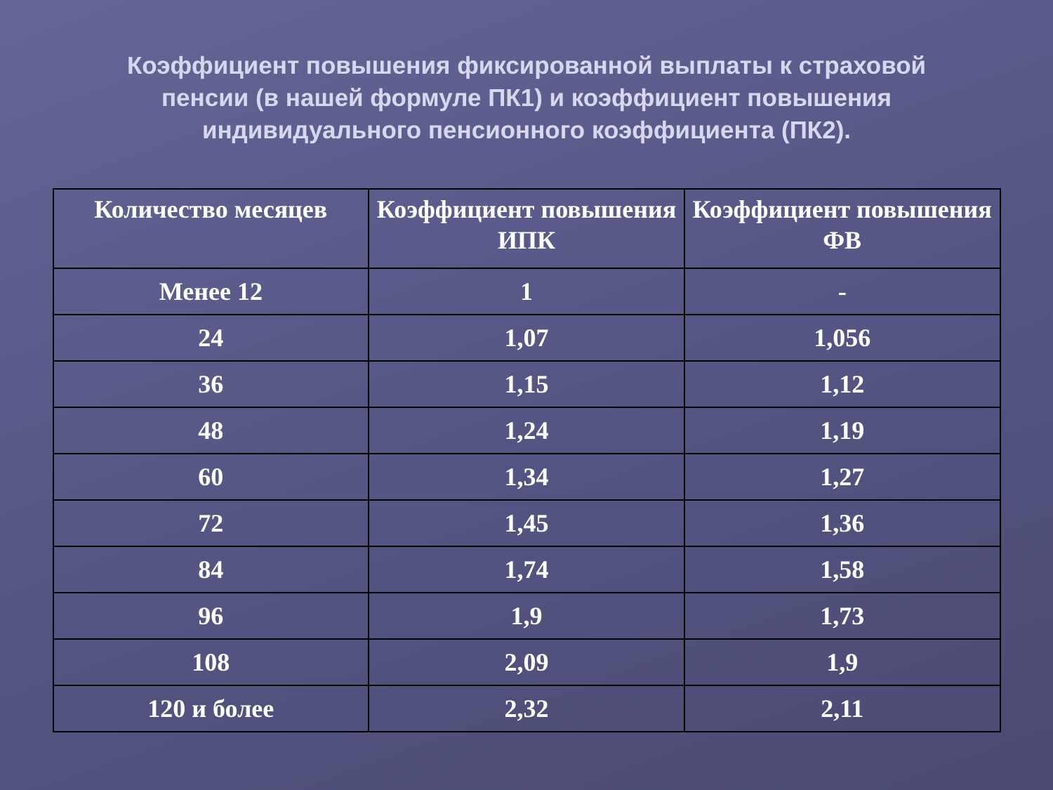Коэффициент повышения фиксированной выплаты к страховой пенсии (в нашей формуле ПК1) и коэффициент повышения индивидуального пенсионного коэффициента (ПК2).
| Количество месяцев | Коэффициент повышения ИПК | Коэффициент повышения ФВ |
| --- | --- | --- |
| Менее 12 | 1 | - |
| 24 | 1,07 | 1,056 |
| 36 | 1,15 | 1,12 |
| 48 | 1,24 | 1,19 |
| 60 | 1,34 | 1,27 |
| 72 | 1,45 | 1,36 |
| 84 | 1,74 | 1,58 |
| 96 | 1,9 | 1,73 |
| 108 | 2,09 | 1,9 |
| 120 и более | 2,32 | 2,11 |